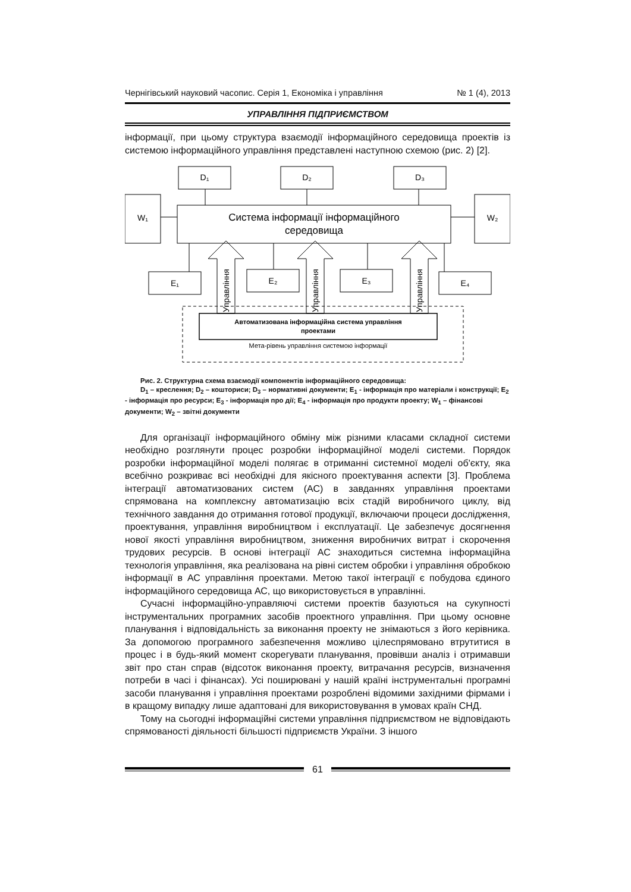Чернігівський науковий часопис. Серія 1, Економіка і управління № 1 (4), 2013
УПРАВЛІННЯ ПІДПРИЄМСТВОМ
інформації, при цьому структура взаємодії інформаційного середовища проектів із системою інформаційного управління представлені наступною схемою (рис. 2) [2].
D₁
D₂
D₃
W₁
W₂
Система інформації інформаційного
середовища
E₁
E₂
E₃
E₄
Управління
Управління
Управління
Автоматизована інформаційна система управління
проектами
Мета-рівень управління системою інформації
Рис. 2. Структурна схема взаємодії компонентів інформаційного середовища:
D<sub>1</sub> – креслення; D<sub>2</sub> – кошториси; D<sub>3</sub> – нормативні документи; E<sub>1</sub> - інформація про матеріали і конструкції; E<sub>2</sub> - інформація про ресурси; E<sub>3</sub> - інформація про дії; E<sub>4</sub> - інформація про продукти проекту; W<sub>1</sub> – фінансові документи; W<sub>2</sub> – звітні документи
Для організації інформаційного обміну між різними класами складної системи необхідно розглянути процес розробки інформаційної моделі системи. Порядок розробки інформаційної моделі полягає в отриманні системної моделі об'єкту, яка всебічно розкриває всі необхідні для якісного проектування аспекти [3]. Проблема інтеграції автоматизованих систем (АС) в завданнях управління проектами спрямована на комплексну автоматизацію всіх стадій виробничого циклу, від технічного завдання до отримання готової продукції, включаючи процеси дослідження, проектування, управління виробництвом і експлуатації. Це забезпечує досягнення нової якості управління виробництвом, зниження виробничих витрат і скорочення трудових ресурсів. В основі інтеграції АС знаходиться системна інформаційна технологія управління, яка реалізована на рівні систем обробки і управління обробкою інформації в АС управління проектами. Метою такої інтеграції є побудова єдиного інформаційного середовища АС, що використовується в управлінні.
Сучасні інформаційно-управляючі системи проектів базуються на сукупності інструментальних програмних засобів проектного управління. При цьому основне планування і відповідальність за виконання проекту не знімаються з його керівника. За допомогою програмного забезпечення можливо цілеспрямовано втрутитися в процес і в будь-який момент скорегувати планування, провівши аналіз і отримавши звіт про стан справ (відсоток виконання проекту, витрачання ресурсів, визначення потреби в часі і фінансах). Усі поширювані у нашій країні інструментальні програмні засоби планування і управління проектами розроблені відомими західними фірмами і в кращому випадку лише адаптовані для використовування в умовах країн СНД.
Тому на сьогодні інформаційні системи управління підприємством не відповідають спрямованості діяльності більшості підприємств України. З іншого
61